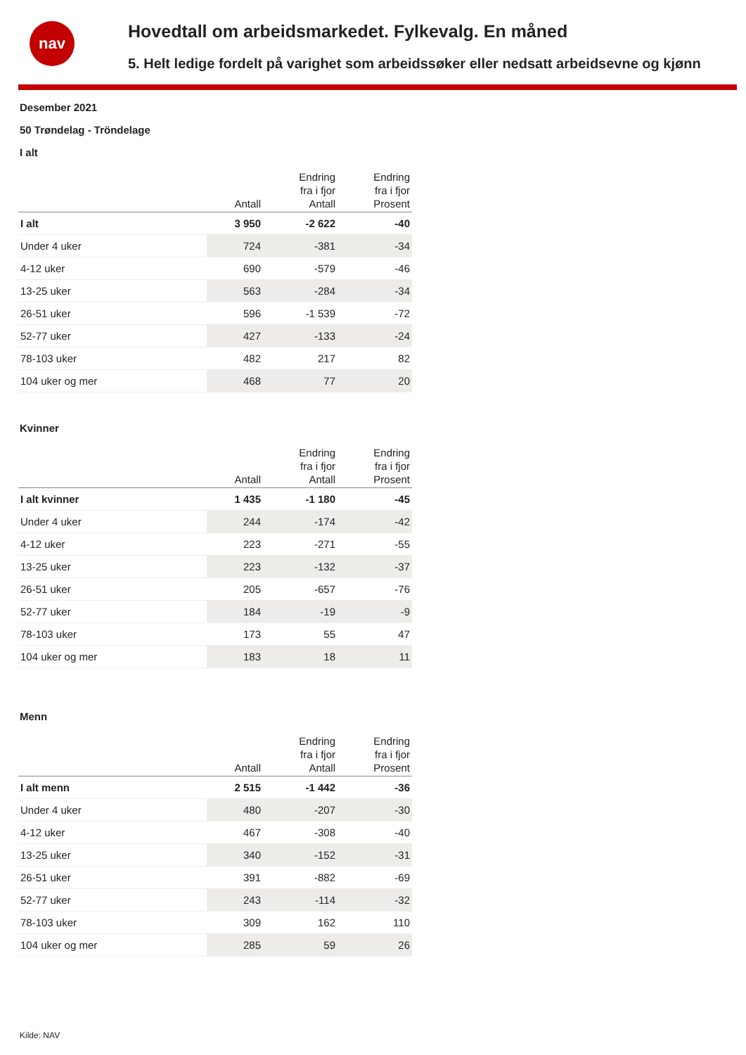nav
Hovedtall om arbeidsmarkedet. Fylkevalg. En måned
5. Helt ledige fordelt på varighet som arbeidssøker eller nedsatt arbeidsevne og kjønn
Desember 2021
50 Trøndelag - Tröndelage
I alt
| | Antall | Endring fra i fjor Antall | Endring fra i fjor Prosent |
| --- | --- | --- | --- |
| I alt | 3 950 | -2 622 | -40 |
| Under 4 uker | 724 | -381 | -34 |
| 4-12 uker | 690 | -579 | -46 |
| 13-25 uker | 563 | -284 | -34 |
| 26-51 uker | 596 | -1 539 | -72 |
| 52-77 uker | 427 | -133 | -24 |
| 78-103 uker | 482 | 217 | 82 |
| 104 uker og mer | 468 | 77 | 20 |
Kvinner
| | Antall | Endring fra i fjor Antall | Endring fra i fjor Prosent |
| --- | --- | --- | --- |
| I alt kvinner | 1 435 | -1 180 | -45 |
| Under 4 uker | 244 | -174 | -42 |
| 4-12 uker | 223 | -271 | -55 |
| 13-25 uker | 223 | -132 | -37 |
| 26-51 uker | 205 | -657 | -76 |
| 52-77 uker | 184 | -19 | -9 |
| 78-103 uker | 173 | 55 | 47 |
| 104 uker og mer | 183 | 18 | 11 |
Menn
| | Antall | Endring fra i fjor Antall | Endring fra i fjor Prosent |
| --- | --- | --- | --- |
| I alt menn | 2 515 | -1 442 | -36 |
| Under 4 uker | 480 | -207 | -30 |
| 4-12 uker | 467 | -308 | -40 |
| 13-25 uker | 340 | -152 | -31 |
| 26-51 uker | 391 | -882 | -69 |
| 52-77 uker | 243 | -114 | -32 |
| 78-103 uker | 309 | 162 | 110 |
| 104 uker og mer | 285 | 59 | 26 |
Kilde: NAV